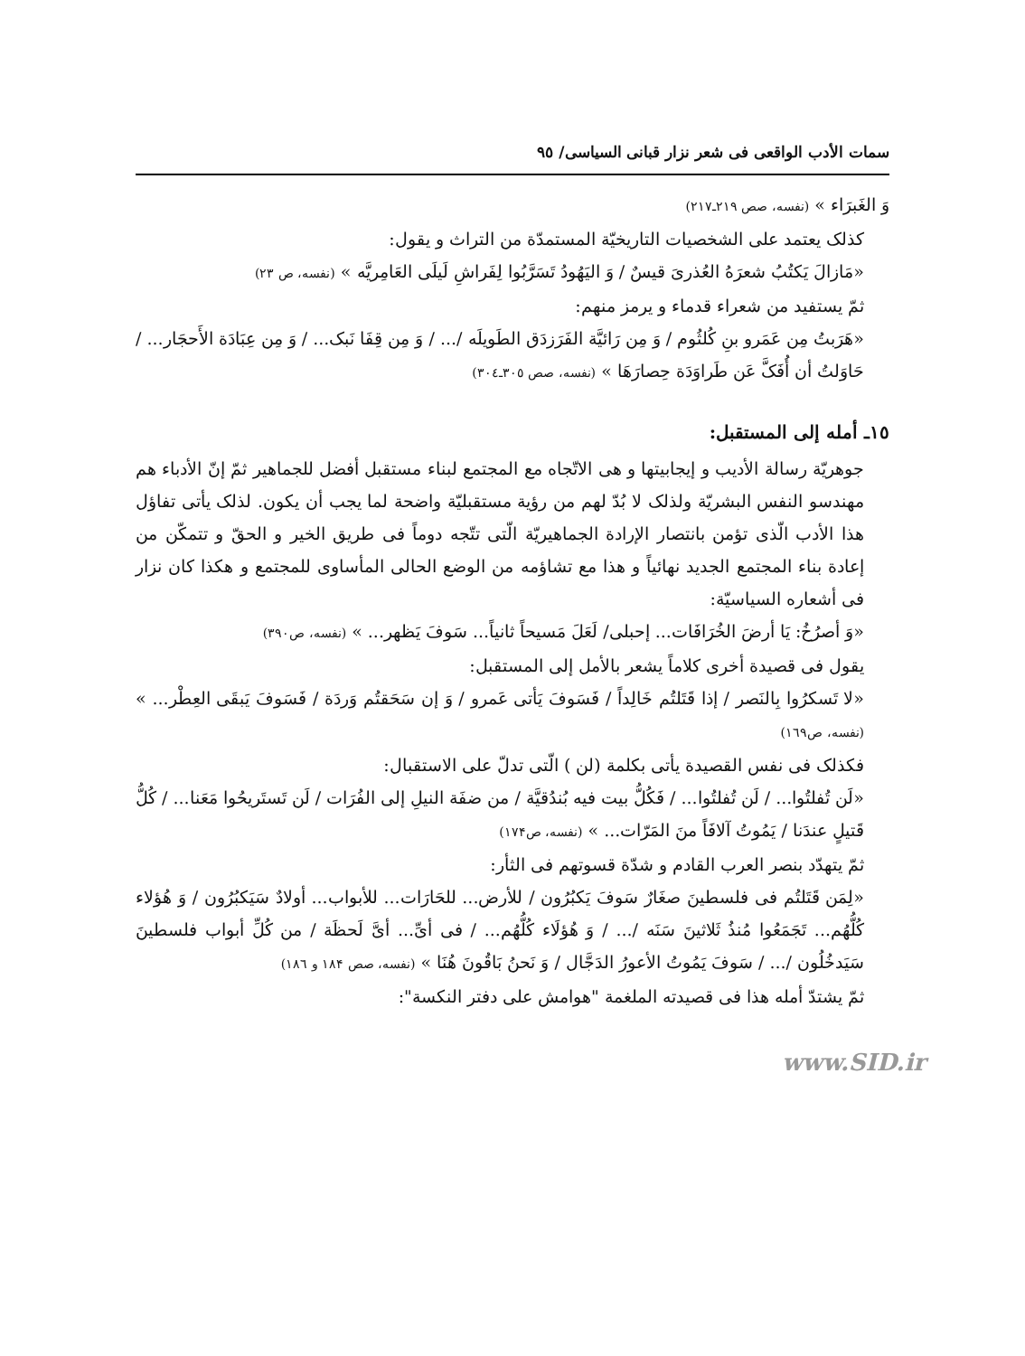سمات الأدب الواقعی فی شعر نزار قبانی السیاسی/ ٩٥
وَ الغَبرَاء » (نفسه، صص ٢١٩ـ٢١٧)
کذلک یعتمد علی الشخصیات التاریخیّة المستمدّة من التراث و یقول:
«مَازالَ یَکتُبُ شعرَهُ العُذریَ قیسٌ / وَ الیَهُودُ تَسَرَّبُوا لِفَراشِ لَیلَی العَامِریَّه » (نفسه، ص ٢٣)
ثمّ یستفید من شعراء قدماء و یرمز منهم:
«هَرَبتُ مِن عَمَرو بنِ کُلثُوم / وَ مِن رَائیَّة الفَرَزدَق الطَویلَه /... / وَ مِن قِفَا نَبک... / وَ مِن عِبَادَة الأَحجَار... / حَاوَلتُ أن أُفَکَّ عَن طَراوَدَة حِصارَهَا » (نفسه، صص ٣٠٥ـ٣٠٤)
١٥ـ أمله إلی المستقبل:
جوهریّة رسالة الأدیب و إیجابیتها و هی الاتّجاه مع المجتمع لبناء مستقبل أفضل للجماهیر ثمّ إنّ الأدباء هم مهندسو النفس البشریّة ولذلک لا بُدّ لهم من رؤیة مستقبلیّة واضحة لما یجب أن یکون. لذلک یأتی تفاؤل هذا الأدب الّذی تؤمن بانتصار الإرادة الجماهیریّة الّتی تتّجه دوماً فی طریق الخیر و الحقّ و تتمکّن من إعادة بناء المجتمع الجدید نهائیاً و هذا مع تشاؤمه من الوضع الحالی المأساوی للمجتمع و هکذا کان نزار فی أشعاره السیاسیّة:
«وَ أصرُخُ: یَا أرضَ الخُرَافَات... إحبلی/ لَعَلَ مَسیحاً ثانیاً... سَوفَ یَظهر... » (نفسه، ص٣٩٠)
یقول فی قصیدة أخری کلاماً یشعر بالأمل إلی المستقبل:
«لا تَسکرُوا بِالنَصر / إذا قَتَلتُم خَالِداً / فَسَوفَ یَأتی عَمرو / وَ إن سَحَقتُم وَردَة / فَسَوفَ یَبقَی العِطْر... » (نفسه، ص١٦٩)
فکذلک فی نفس القصیدة یأتی بکلمة (لن ) الّتی تدلّ علی الاستقبال:
«لَن تُفلتُوا... / لَن تُفلتُوا... / فَکُلُّ بیت فیه بُندُقیَّة / من ضفَة النیلِ إلی الفُرَات / لَن تَستَریحُوا مَعَنا... / کُلُّ قَتیلٍ عندَنا / یَمُوتُ آلافَاً منَ المَرّات... » (نفسه، ص١٧۴)
ثمّ یتهدّد بنصر العرب القادم و شدّة قسوتهم فی الثأر:
«لِمَن قَتَلتُم فی فلسطینَ صغَارٌ سَوفَ یَکبُرُون / للأرض... للحَارَات... للأبواب... أولادٌ سَیَکبُرُون / وَ هُؤلاء کُلُّهُم... تَجَمَعُوا مُنذُ ثَلاثینَ سَنَه /... / وَ هُؤلَاء کُلُّهُم... / فی أیِّ... أیَّ لَحظَة / من کُلِّ أبواب فلسطینَ سَیَدخُلُون /... / سَوفَ یَمُوتُ الأعورُ الدَجَّال / وَ نَحنُ بَاقُونَ هُنَا » (نفسه، صص ١٨۴ و ١٨٦)
ثمّ یشتدّ أمله هذا فی قصیدته الملغمة "هوامش علی دفتر النکسة":
www.SID.ir